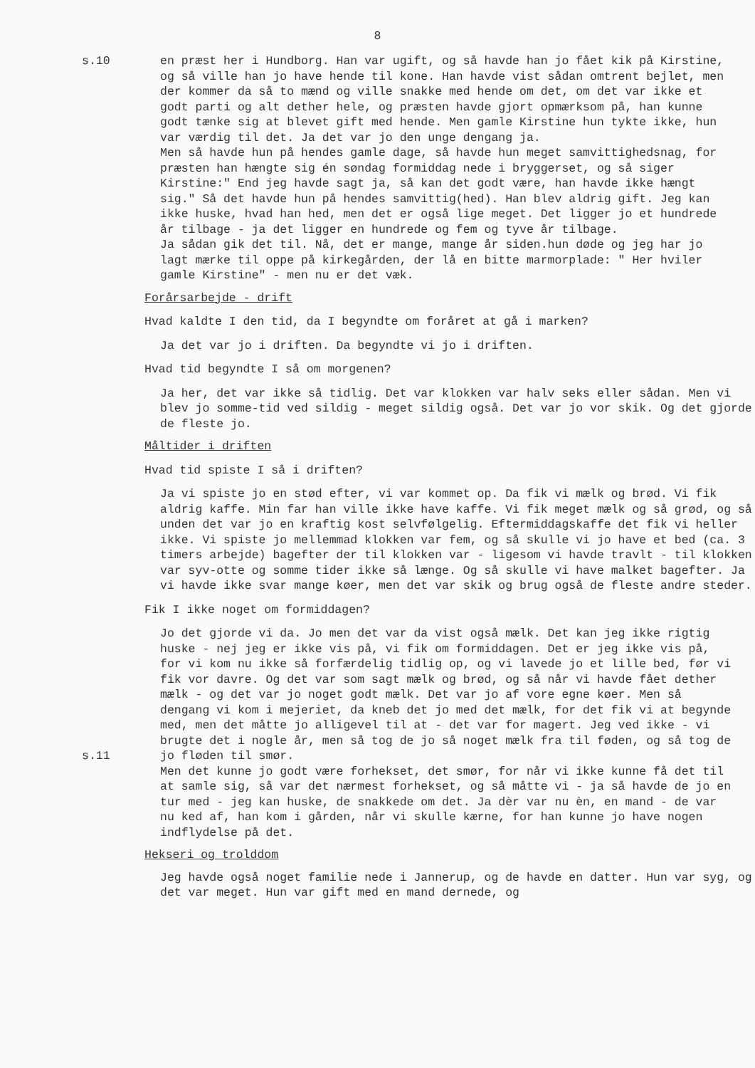8
s.10 en præst her i Hundborg. Han var ugift, og så havde han jo fået kik på Kirstine, og så ville han jo have hende til kone. Han havde vist sådan omtrent bejlet, men der kommer da så to mænd og ville snakke med hende om det, om det var ikke et godt parti og alt dether hele, og præsten havde gjort opmærksom på, han kunne godt tænke sig at blevet gift med hende. Men gamle Kirstine hun tykte ikke, hun var værdig til det. Ja det var jo den unge dengang ja.
Men så havde hun på hendes gamle dage, så havde hun meget samvittighedsnag, for præsten han hængte sig én søndag formiddag nede i bryggerset, og så siger Kirstine:" End jeg havde sagt ja, så kan det godt være, han havde ikke hængt sig." Så det havde hun på hendes samvittig(hed). Han blev aldrig gift. Jeg kan ikke huske, hvad han hed, men det er også lige meget. Det ligger jo et hundrede år tilbage - ja det ligger en hundrede og fem og tyve år tilbage.
Ja sådan gik det til. Nå, det er mange, mange år siden.hun døde og jeg har jo lagt mærke til oppe på kirkegården, der lå en bitte marmorplade: " Her hviler gamle Kirstine" - men nu er det væk.
Forårsarbejde - drift
Hvad kaldte I den tid, da I begyndte om foråret at gå i marken?
Ja det var jo i driften. Da begyndte vi jo i driften.
Hvad tid begyndte I så om morgenen?
Ja her, det var ikke så tidlig. Det var klokken var halv seks eller sådan. Men vi blev jo somme-tid ved sildig - meget sildig også. Det var jo vor skik. Og det gjorde de fleste jo.
Måltider i driften
Hvad tid spiste I så i driften?
Ja vi spiste jo en stød efter, vi var kommet op. Da fik vi mælk og brød. Vi fik aldrig kaffe. Min far han ville ikke have kaffe. Vi fik meget mælk og så grød, og så unden det var jo en kraftig kost selvfølgelig. Eftermiddagskaffe det fik vi heller ikke. Vi spiste jo mellemmad klokken var fem, og så skulle vi jo have et bed (ca. 3 timers arbejde) bagefter der til klokken var - ligesom vi havde travlt - til klokken var syv-otte og somme tider ikke så længe. Og så skulle vi have malket bagefter. Ja vi havde ikke svar mange køer, men det var skik og brug også de fleste andre steder.
Fik I ikke noget om formiddagen?
s.11
Jo det gjorde vi da. Jo men det var da vist også mælk. Det kan jeg ikke rigtig huske - nej jeg er ikke vis på, vi fik om formiddagen. Det er jeg ikke vis på, for vi kom nu ikke så forfærdelig tidlig op, og vi lavede jo et lille bed, før vi fik vor davre. Og det var som sagt mælk og brød, og så når vi havde fået dether mælk - og det var jo noget godt mælk. Det var jo af vore egne køer. Men så dengang vi kom i mejeriet, da kneb det jo med det mælk, for det fik vi at begynde med, men det måtte jo alligevel til at - det var for magert. Jeg ved ikke - vi brugte det i nogle år, men så tog de jo så noget mælk fra til føden, og så tog de jo fløden til smør.
Men det kunne jo godt være forhekset, det smør, for når vi ikke kunne få det til at samle sig, så var det nærmest forhekset, og så måtte vi - ja så havde de jo en tur med - jeg kan huske, de snakkede om det. Ja dèr var nu èn, en mand - de var nu ked af, han kom i gården, når vi skulle kærne, for han kunne jo have nogen indflydelse på det.
Hekseri og trolddom
Jeg havde også noget familie nede i Jannerup, og de havde en datter. Hun var syg, og det var meget. Hun var gift med en mand dernede, og